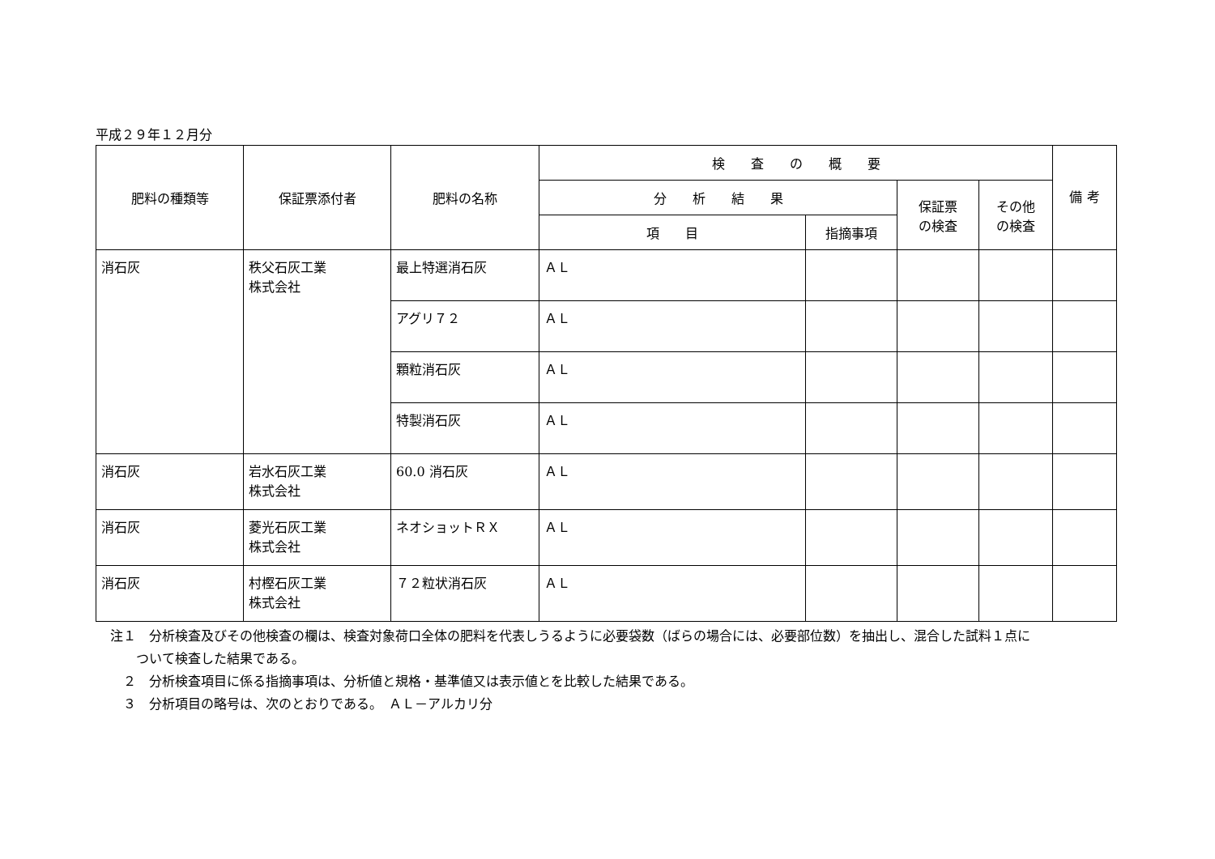平成２９年１２月分
| 肥料の種類等 | 保証票添付者 | 肥料の名称 | 検 査 の 概 要 | | | | 備 考 |
| --- | --- | --- | --- | --- | --- | --- | --- |
| | | | 分 析 結 果 | | 保証票 の検査 | その他 の検査 | |
| | | | 項 目 | 指摘事項 | | | |
| 消石灰 | 秩父石灰工業 株式会社 | 最上特選消石灰 | ＡＬ | | | | |
| | | アグリ７２ | ＡＬ | | | | |
| | | 顆粒消石灰 | ＡＬ | | | | |
| | | 特製消石灰 | ＡＬ | | | | |
| 消石灰 | 岩水石灰工業 株式会社 | 60.0 消石灰 | ＡＬ | | | | |
| 消石灰 | 菱光石灰工業 株式会社 | ネオショットＲＸ | ＡＬ | | | | |
| 消石灰 | 村樫石灰工業 株式会社 | ７２粒状消石灰 | ＡＬ | | | | |
注１　分析検査及びその他検査の欄は、検査対象荷口全体の肥料を代表しうるように必要袋数（ばらの場合には、必要部位数）を抽出し、混合した試料１点に
ついて検査した結果である。
２　分析検査項目に係る指摘事項は、分析値と規格・基準値又は表示値とを比較した結果である。
３　分析項目の略号は、次のとおりである。　ＡＬ－アルカリ分